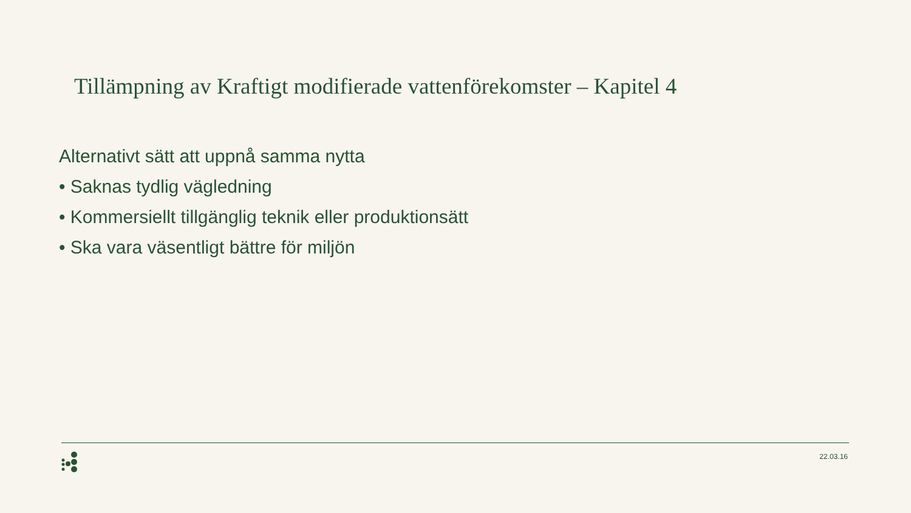Tillämpning av Kraftigt modifierade vattenförekomster – Kapitel 4
Alternativt sätt att uppnå samma nytta
• Saknas tydlig vägledning
• Kommersiellt tillgänglig teknik eller produktionsätt
• Ska vara väsentligt bättre för miljön
22.03.16